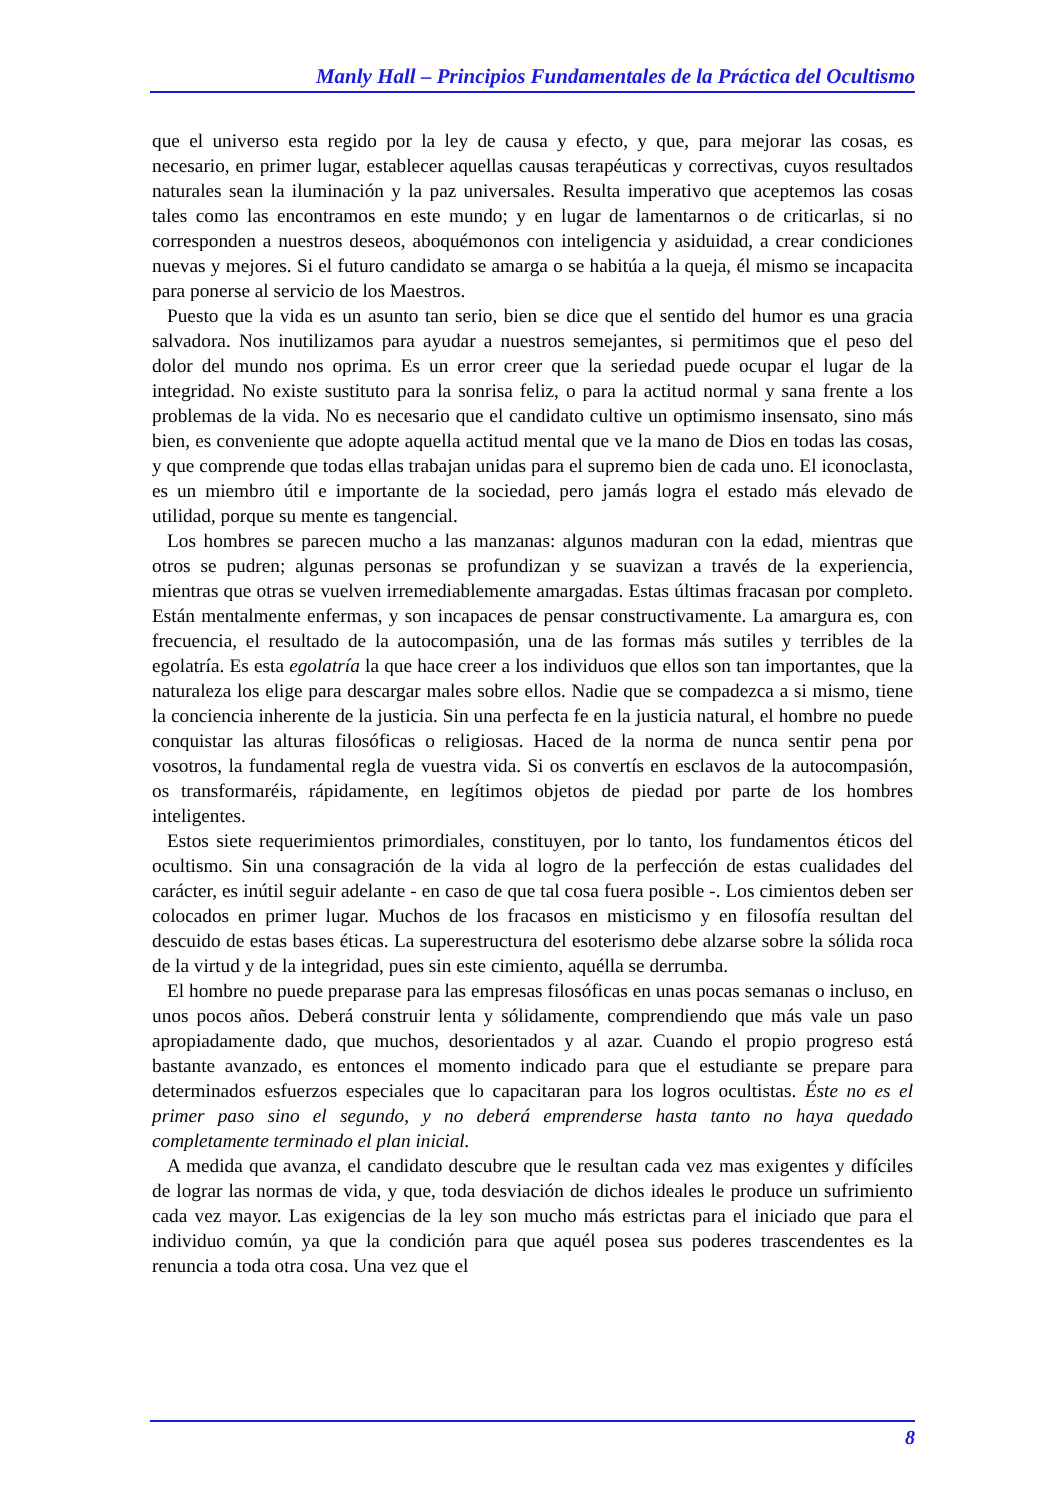Manly Hall – Principios Fundamentales de la Práctica del Ocultismo
que el universo esta regido por la ley de causa y efecto, y que, para mejorar las cosas, es necesario, en primer lugar, establecer aquellas causas terapéuticas y correctivas, cuyos resultados naturales sean la iluminación y la paz universales. Resulta imperativo que aceptemos las cosas tales como las encontramos en este mundo; y en lugar de lamentarnos o de criticarlas, si no corresponden a nuestros deseos, aboquémonos con inteligencia y asiduidad, a crear condiciones nuevas y mejores. Si el futuro candidato se amarga o se habitúa a la queja, él mismo se incapacita para ponerse al servicio de los Maestros.
Puesto que la vida es un asunto tan serio, bien se dice que el sentido del humor es una gracia salvadora. Nos inutilizamos para ayudar a nuestros semejantes, si permitimos que el peso del dolor del mundo nos oprima. Es un error creer que la seriedad puede ocupar el lugar de la integridad. No existe sustituto para la sonrisa feliz, o para la actitud normal y sana frente a los problemas de la vida. No es necesario que el candidato cultive un optimismo insensato, sino más bien, es conveniente que adopte aquella actitud mental que ve la mano de Dios en todas las cosas, y que comprende que todas ellas trabajan unidas para el supremo bien de cada uno. El iconoclasta, es un miembro útil e importante de la sociedad, pero jamás logra el estado más elevado de utilidad, porque su mente es tangencial.
Los hombres se parecen mucho a las manzanas: algunos maduran con la edad, mientras que otros se pudren; algunas personas se profundizan y se suavizan a través de la experiencia, mientras que otras se vuelven irremediablemente amargadas. Estas últimas fracasan por completo. Están mentalmente enfermas, y son incapaces de pensar constructivamente. La amargura es, con frecuencia, el resultado de la autocompasión, una de las formas más sutiles y terribles de la egolatría. Es esta egolatría la que hace creer a los individuos que ellos son tan importantes, que la naturaleza los elige para descargar males sobre ellos. Nadie que se compadezca a si mismo, tiene la conciencia inherente de la justicia. Sin una perfecta fe en la justicia natural, el hombre no puede conquistar las alturas filosóficas o religiosas. Haced de la norma de nunca sentir pena por vosotros, la fundamental regla de vuestra vida. Si os convertís en esclavos de la autocompasión, os transformaréis, rápidamente, en legítimos objetos de piedad por parte de los hombres inteligentes.
Estos siete requerimientos primordiales, constituyen, por lo tanto, los fundamentos éticos del ocultismo. Sin una consagración de la vida al logro de la perfección de estas cualidades del carácter, es inútil seguir adelante - en caso de que tal cosa fuera posible -. Los cimientos deben ser colocados en primer lugar. Muchos de los fracasos en misticismo y en filosofía resultan del descuido de estas bases éticas. La superestructura del esoterismo debe alzarse sobre la sólida roca de la virtud y de la integridad, pues sin este cimiento, aquélla se derrumba.
El hombre no puede preparase para las empresas filosóficas en unas pocas semanas o incluso, en unos pocos años. Deberá construir lenta y sólidamente, comprendiendo que más vale un paso apropiadamente dado, que muchos, desorientados y al azar. Cuando el propio progreso está bastante avanzado, es entonces el momento indicado para que el estudiante se prepare para determinados esfuerzos especiales que lo capacitaran para los logros ocultistas. Éste no es el primer paso sino el segundo, y no deberá emprenderse hasta tanto no haya quedado completamente terminado el plan inicial.
A medida que avanza, el candidato descubre que le resultan cada vez mas exigentes y difíciles de lograr las normas de vida, y que, toda desviación de dichos ideales le produce un sufrimiento cada vez mayor. Las exigencias de la ley son mucho más estrictas para el iniciado que para el individuo común, ya que la condición para que aquél posea sus poderes trascendentes es la renuncia a toda otra cosa. Una vez que el
8